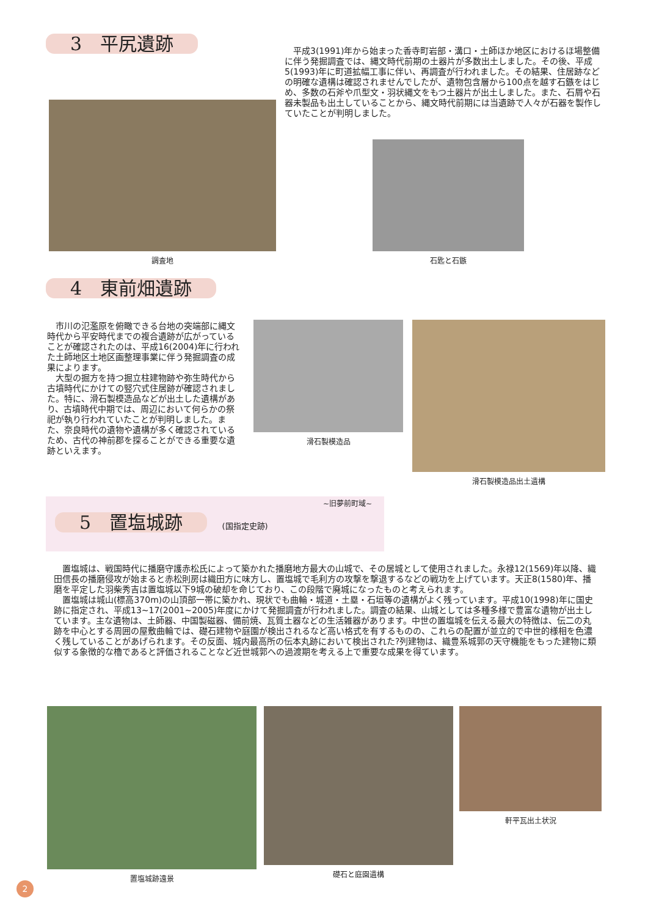3　平尻遺跡
平成3(1991)年から始まった香寺町岩部・溝口・土師ほか地区におけるほ場整備に伴う発掘調査では、縄文時代前期の土器片が多数出土しました。その後、平成5(1993)年に町道拡幅工事に伴い、再調査が行われました。その結果、住居跡などの明確な遺構は確認されませんでしたが、遺物包含層から100点を越す石鏃をはじめ、多数の石斧や爪型文・羽状縄文をもつ土器片が出土しました。また、石屑や石器未製品も出土していることから、縄文時代前期には当遺跡で人々が石器を製作していたことが判明しました。
調査地
石匙と石鏃
4　東前畑遺跡
市川の氾濫原を俯瞰できる台地の突端部に縄文時代から平安時代までの複合遺跡が広がっていることが確認されたのは、平成16(2004)年に行われた土師地区土地区画整理事業に伴う発掘調査の成果によります。
大型の掘方を持つ掘立柱建物跡や弥生時代から古墳時代にかけての竪穴式住居跡が確認されました。特に、滑石製模造品などが出土した遺構があり、古墳時代中期では、周辺において何らかの祭祀が執り行われていたことが判明しました。また、奈良時代の遺物や遺構が多く確認されているため、古代の神前郡を探ることができる重要な遺跡といえます。
滑石製模造品 滑石製模造品出土遺構
~旧夢前町域~
5　置塩城跡 (国指定史跡)
置塩城は、戦国時代に播磨守護赤松氏によって築かれた播磨地方最大の山城で、その居城として使用されました。永禄12(1569)年以降、織田信長の播磨侵攻が始まると赤松則房は織田方に味方し、置塩城で毛利方の攻撃を撃退するなどの戦功を上げています。天正8(1580)年、播磨を平定した羽柴秀吉は置塩城以下9城の破却を命じており、この段階で廃城になったものと考えられます。
置塩城は城山(標高370m)の山頂部一帯に築かれ、現状でも曲輪・城道・土塁・石垣等の遺構がよく残っています。平成10(1998)年に国史跡に指定され、平成13~17(2001~2005)年度にかけて発掘調査が行われました。調査の結果、山城としては多種多様で豊富な遺物が出土しています。主な遺物は、土師器、中国製磁器、備前焼、瓦質土器などの生活雑器があります。中世の置塩城を伝える最大の特徴は、伝二の丸跡を中心とする周囲の屋敷曲輪では、礎石建物や庭園が検出されるなど高い格式を有するものの、これらの配置が並立的で中世的様相を色濃く残していることがあげられます。その反面、城内最高所の伝本丸跡において検出された?列建物は、織豊系城郭の天守機能をもった建物に類似する象徴的な櫓であると評価されることなど近世城郭への過渡期を考える上で重要な成果を得ています。
置塩城跡遠景 礎石と庭園遺構 軒平瓦出土状況
2